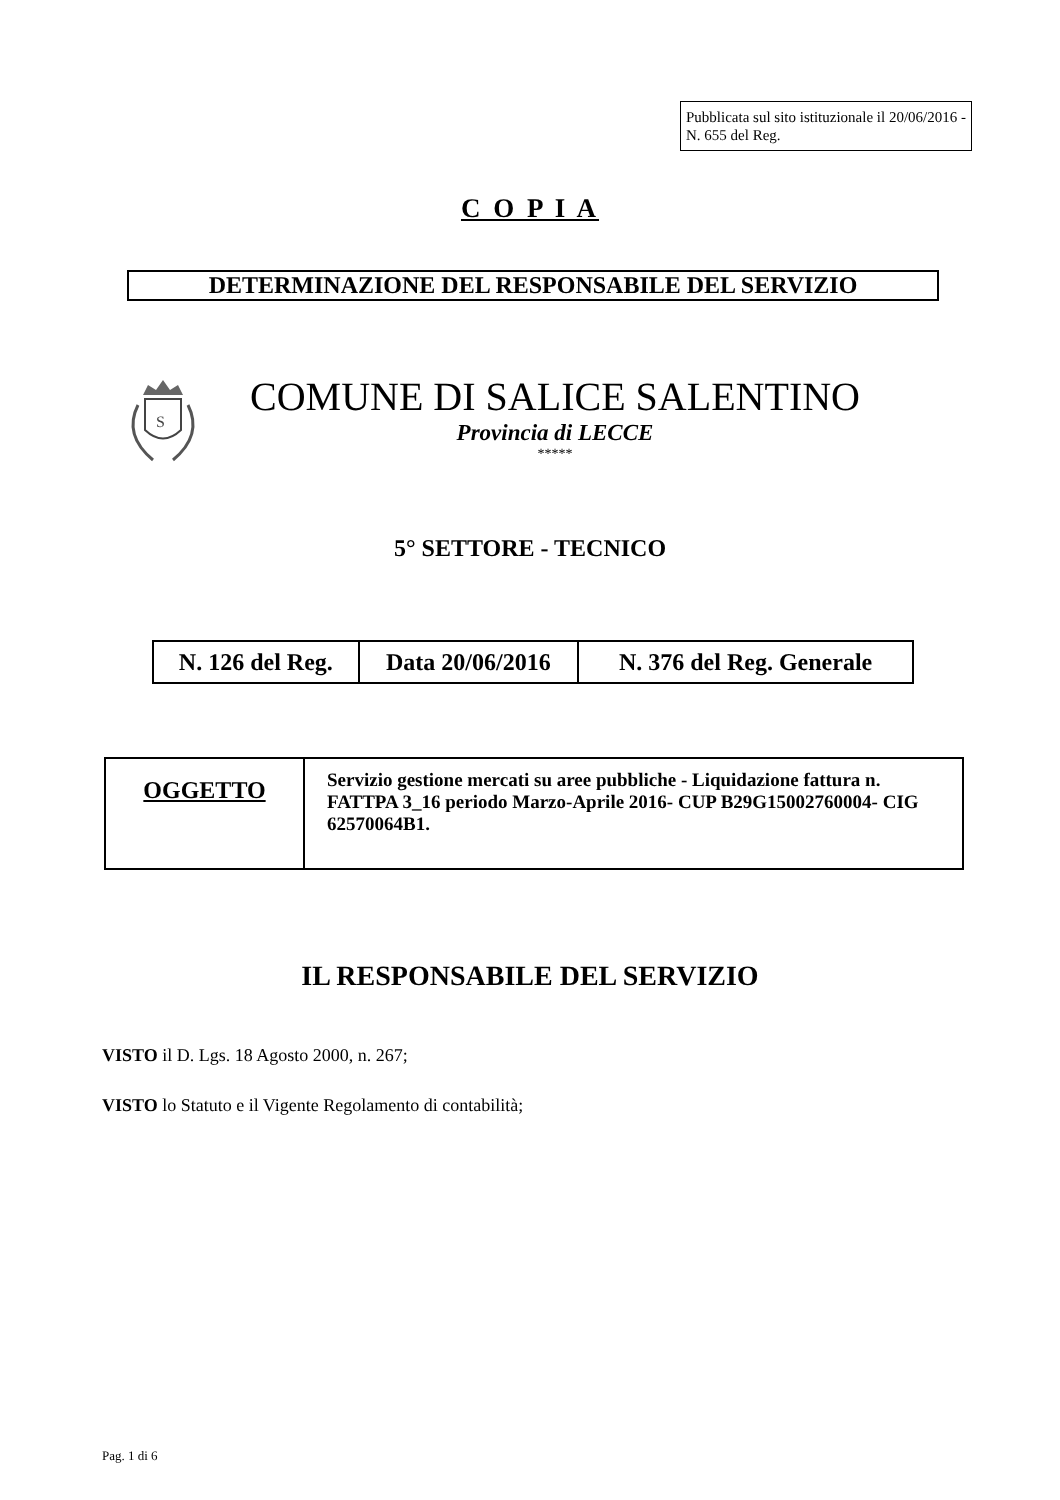Pubblicata sul sito istituzionale il 20/06/2016 - N. 655 del Reg.
C O P I A
DETERMINAZIONE DEL RESPONSABILE DEL SERVIZIO
S
COMUNE DI SALICE SALENTINO
Provincia di LECCE
*****
5° SETTORE - TECNICO
| N. 126 del Reg. | Data 20/06/2016 | N. 376 del Reg. Generale |
| OGGETTO | Servizio gestione mercati su aree pubbliche - Liquidazione fattura n. FATTPA 3_16 periodo Marzo-Aprile 2016- CUP B29G15002760004- CIG 62570064B1. |
IL RESPONSABILE DEL SERVIZIO
VISTO il D. Lgs. 18 Agosto 2000, n. 267;
VISTO lo Statuto e il Vigente Regolamento di contabilità;
Pag. 1 di 6